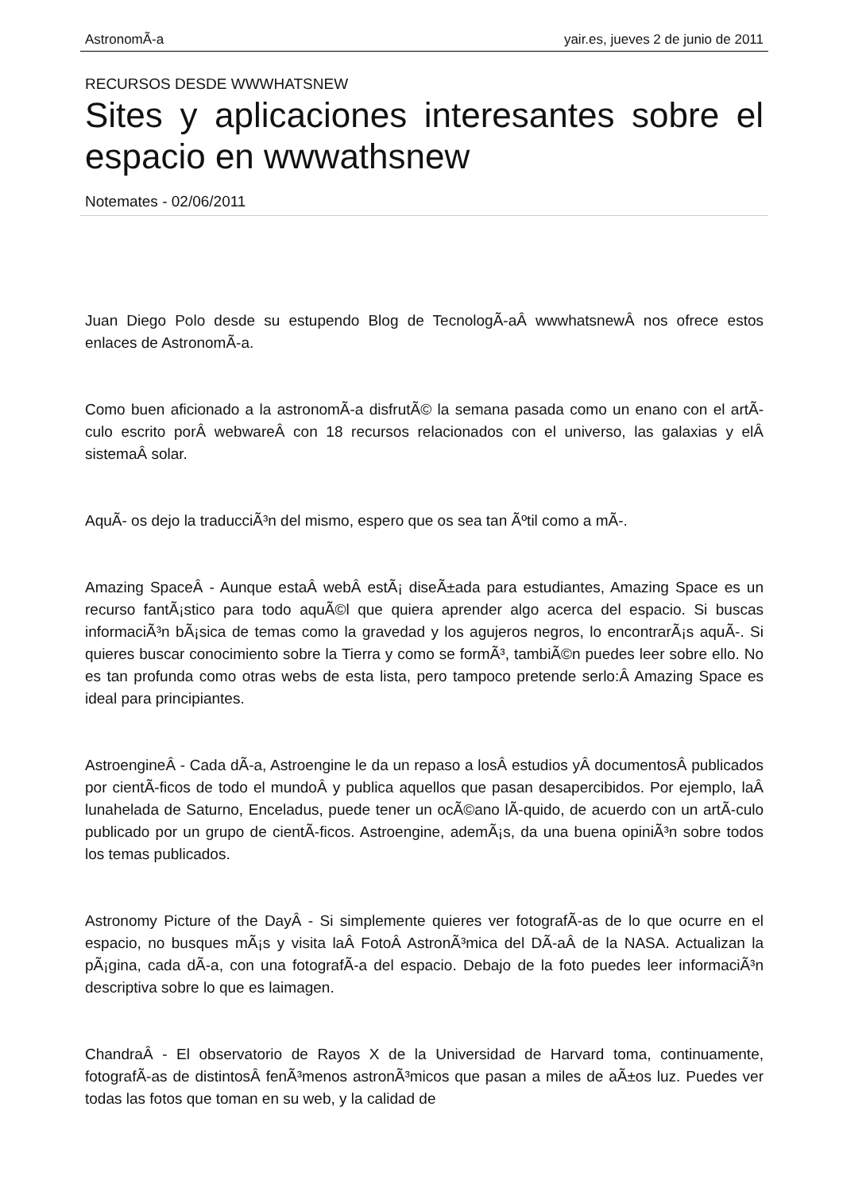AstronomÃ-a yair.es, jueves 2 de junio de 2011
RECURSOS DESDE WWWHATSNEW
Sites y aplicaciones interesantes sobre el espacio en wwwathsnew
Notemates - 02/06/2011
Juan Diego Polo desde su estupendo Blog de TecnologÃ-aÂ wwwhatsnewÂ nos ofrece estos enlaces de AstronomÃ-a.
Como buen aficionado a la astronomÃ-a disfrutÃ© la semana pasada como un enano con el artÃ-culo escrito porÂ webwareÂ con 18 recursos relacionados con el universo, las galaxias y elÂ sistemaÂ solar.
AquÃ- os dejo la traducciÃ³n del mismo, espero que os sea tan Ãºtil como a mÃ-.
Amazing SpaceÂ - Aunque estaÂ webÂ estÃ¡ diseÃ±ada para estudiantes, Amazing Space es un recurso fantÃ¡stico para todo aquÃ©l que quiera aprender algo acerca del espacio. Si buscas informaciÃ³n bÃ¡sica de temas como la gravedad y los agujeros negros, lo encontrarÃ¡s aquÃ-. Si quieres buscar conocimiento sobre la Tierra y como se formÃ³, tambiÃ©n puedes leer sobre ello. No es tan profunda como otras webs de esta lista, pero tampoco pretende serlo:Â Amazing Space es ideal para principiantes.
AstroengineÂ - Cada dÃ-a, Astroengine le da un repaso a losÂ estudios yÂ documentosÂ publicados por cientÃ-ficos de todo el mundoÂ y publica aquellos que pasan desapercibidos. Por ejemplo, laÂ lunahelada de Saturno, Enceladus, puede tener un ocÃ©ano lÃ-quido, de acuerdo con un artÃ-culo publicado por un grupo de cientÃ-ficos. Astroengine, ademÃ¡s, da una buena opiniÃ³n sobre todos los temas publicados.
Astronomy Picture of the DayÂ - Si simplemente quieres ver fotografÃ-as de lo que ocurre en el espacio, no busques mÃ¡s y visita laÂ FotoÂ AstronÃ³mica del DÃ-aÂ de la NASA. Actualizan la pÃ¡gina, cada dÃ-a, con una fotografÃ-a del espacio. Debajo de la foto puedes leer informaciÃ³n descriptiva sobre lo que es laimagen.
ChandraÂ - El observatorio de Rayos X de la Universidad de Harvard toma, continuamente, fotografÃ-as de distintosÂ fenÃ³menos astronÃ³micos que pasan a miles de aÃ±os luz. Puedes ver todas las fotos que toman en su web, y la calidad de